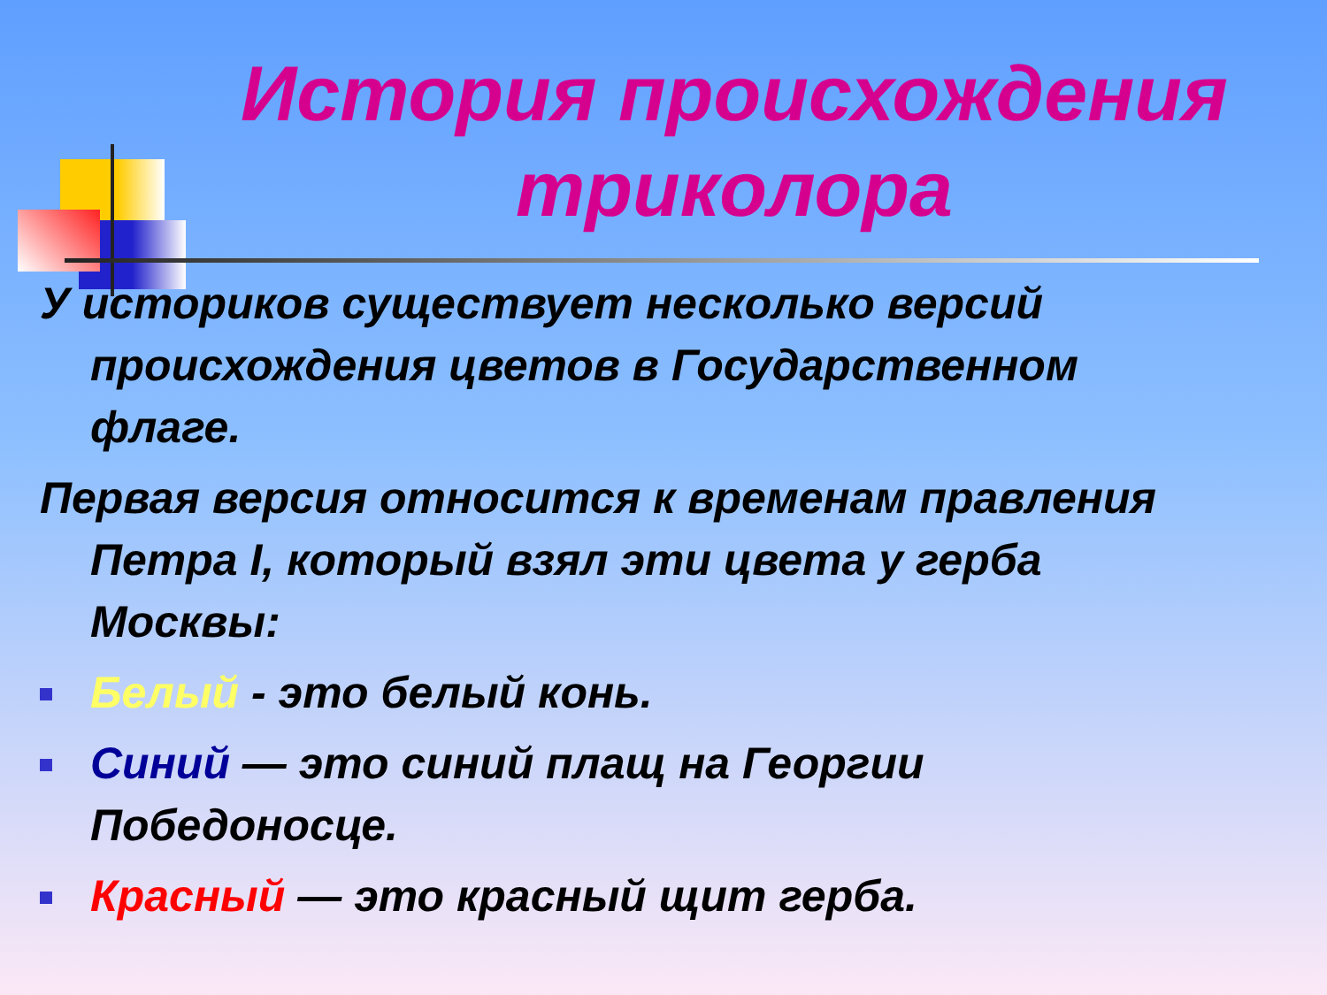История происхождения триколора
У историков существует несколько версий происхождения цветов в Государственном флаге.
Первая версия относится к временам правления Петра I, который взял эти цвета у герба Москвы:
Белый - это белый конь.
Синий — это синий плащ на Георгии Победоносце.
Красный — это красный щит герба.